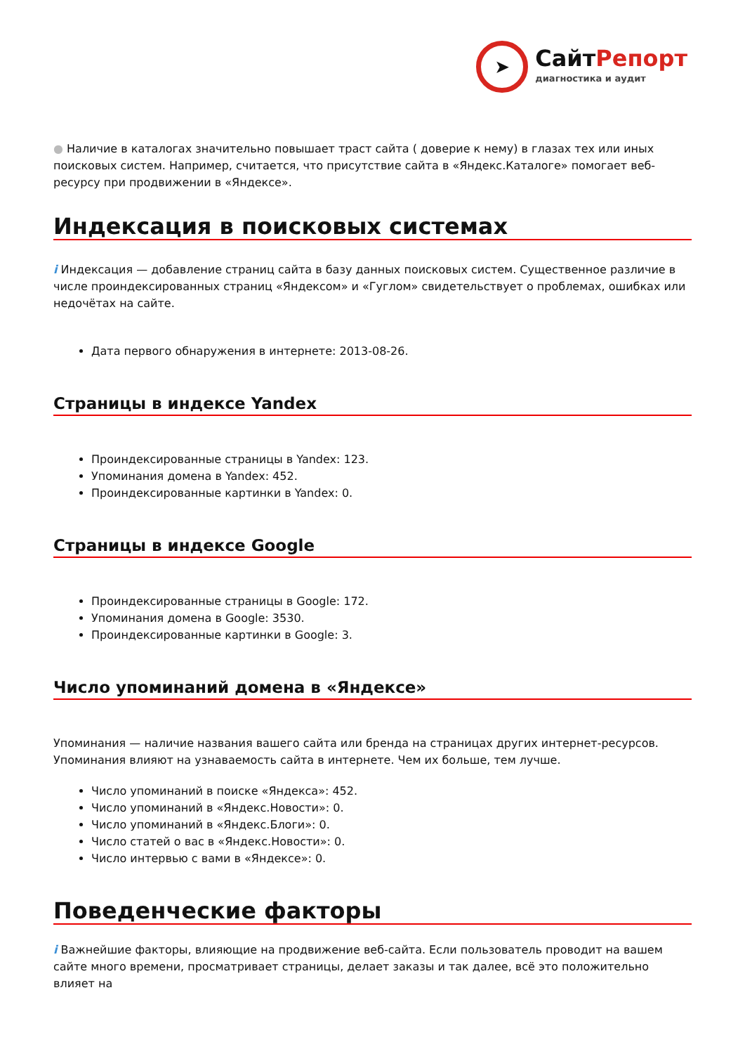➤
СайтРепорт
диагностика и аудит
● Наличие в каталогах значительно повышает траст сайта ( доверие к нему) в глазах тех или иных поисковых систем. Например, считается, что присутствие сайта в «Яндекс.Каталоге» помогает веб-ресурсу при продвижении в «Яндексе».
Индексация в поисковых системах
i Индексация — добавление страниц сайта в базу данных поисковых систем. Существенное различие в числе проиндексированных страниц «Яндексом» и «Гуглом» свидетельствует о проблемах, ошибках или недочётах на сайте.
Дата первого обнаружения в интернете: 2013-08-26.
Страницы в индексе Yandex
Проиндексированные страницы в Yandex: 123.
Упоминания домена в Yandex: 452.
Проиндексированные картинки в Yandex: 0.
Страницы в индексе Google
Проиндексированные страницы в Google: 172.
Упоминания домена в Google: 3530.
Проиндексированные картинки в Google: 3.
Число упоминаний домена в «Яндексе»
Упоминания — наличие названия вашего сайта или бренда на страницах других интернет-ресурсов. Упоминания влияют на узнаваемость сайта в интернете. Чем их больше, тем лучше.
Число упоминаний в поиске «Яндекса»: 452.
Число упоминаний в «Яндекс.Новости»: 0.
Число упоминаний в «Яндекс.Блоги»: 0.
Число статей о вас в «Яндекс.Новости»: 0.
Число интервью с вами в «Яндексе»: 0.
Поведенческие факторы
i Важнейшие факторы, влияющие на продвижение веб-сайта. Если пользователь проводит на вашем сайте много времени, просматривает страницы, делает заказы и так далее, всё это положительно влияет на